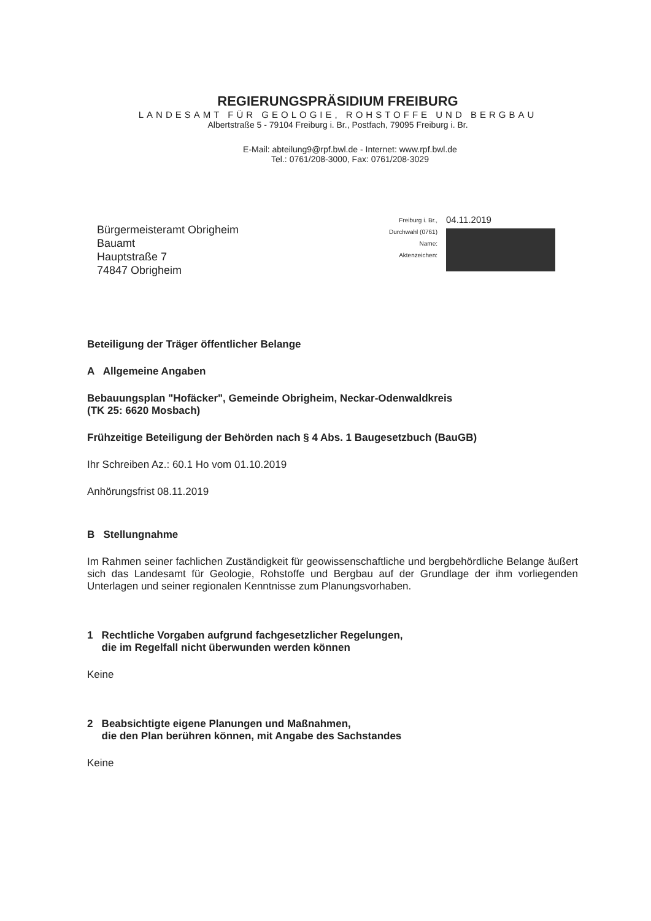REGIERUNGSPRÄSIDIUM FREIBURG
LANDESAMT FÜR GEOLOGIE, ROHSTOFFE UND BERGBAU
Albertstraße 5 - 79104 Freiburg i. Br., Postfach, 79095 Freiburg i. Br.
E-Mail: abteilung9@rpf.bwl.de - Internet: www.rpf.bwl.de
Tel.: 0761/208-3000, Fax: 0761/208-3029
Bürgermeisteramt Obrigheim
Bauamt
Hauptstraße 7
74847 Obrigheim
Freiburg i. Br.,
Durchwahl (0761)
Name:
Aktenzeichen:
04.11.2019
Beteiligung der Träger öffentlicher Belange
A Allgemeine Angaben
Bebauungsplan "Hofäcker", Gemeinde Obrigheim, Neckar-Odenwaldkreis
(TK 25: 6620 Mosbach)
Frühzeitige Beteiligung der Behörden nach § 4 Abs. 1 Baugesetzbuch (BauGB)
Ihr Schreiben Az.: 60.1 Ho vom 01.10.2019
Anhörungsfrist 08.11.2019
B Stellungnahme
Im Rahmen seiner fachlichen Zuständigkeit für geowissenschaftliche und bergbehördliche Belange äußert sich das Landesamt für Geologie, Rohstoffe und Bergbau auf der Grundlage der ihm vorliegenden Unterlagen und seiner regionalen Kenntnisse zum Planungsvorhaben.
1 Rechtliche Vorgaben aufgrund fachgesetzlicher Regelungen,
die im Regelfall nicht überwunden werden können
Keine
2 Beabsichtigte eigene Planungen und Maßnahmen,
die den Plan berühren können, mit Angabe des Sachstandes
Keine